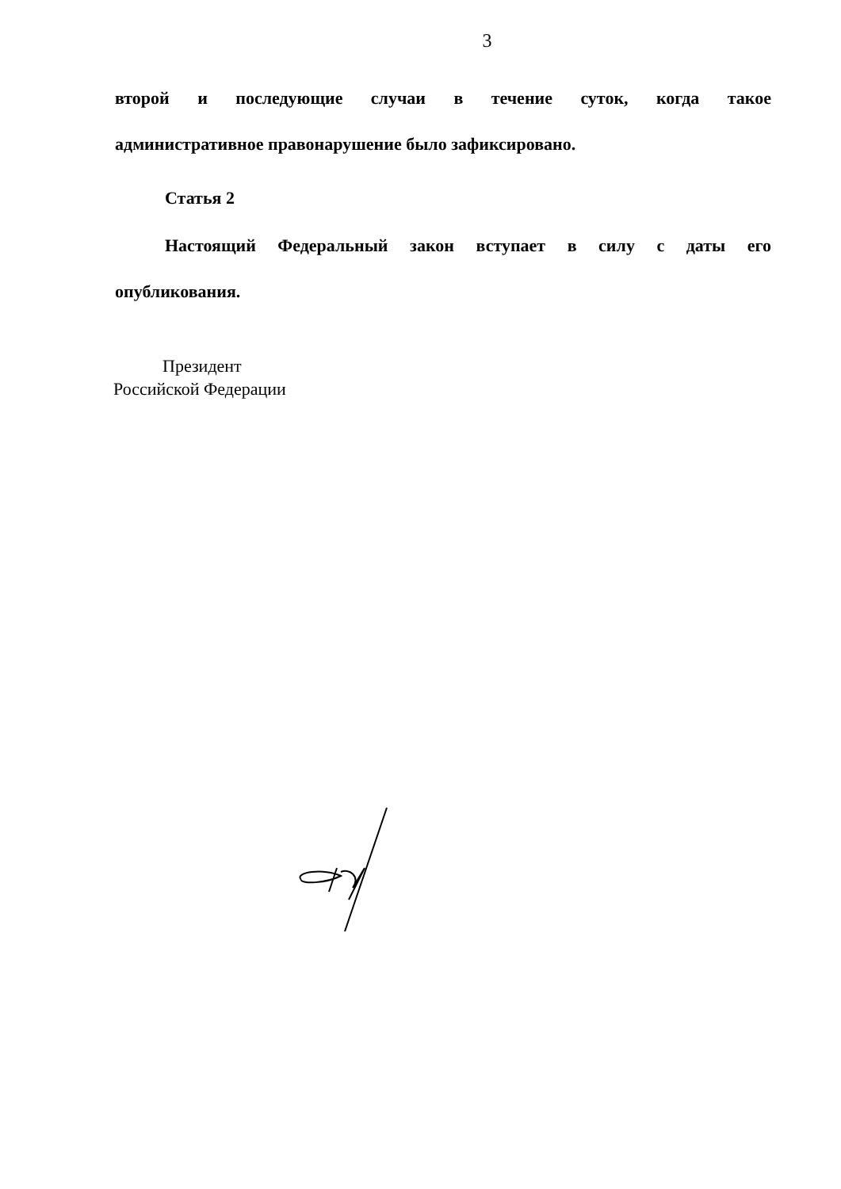3
второй и последующие случаи в течение суток, когда такое
административное правонарушение было зафиксировано.
Статья 2
Настоящий Федеральный закон вступает в силу с даты его
опубликования.
Президент
Российской Федерации